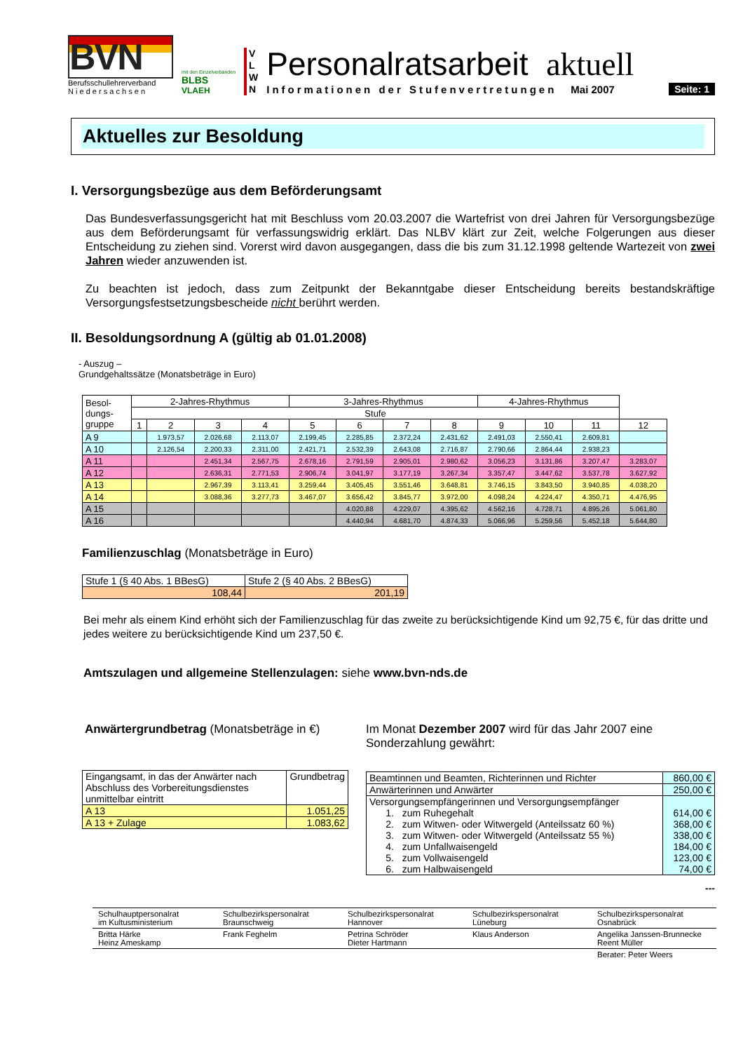BVN
Berufsschullehrerverband
N i e d e r s a c h s e n
mit den Einzelverbänden
BLBS
VLAEH
V
L
W
N
Personalratsarbeit aktuell
Informationen der Stufenvertretungen Mai 2007 Seite: 1
Aktuelles zur Besoldung
I. Versorgungsbezüge aus dem Beförderungsamt
Das Bundesverfassungsgericht hat mit Beschluss vom 20.03.2007 die Wartefrist von drei Jahren für Versorgungsbezüge aus dem Beförderungsamt für verfassungswidrig erklärt. Das NLBV klärt zur Zeit, welche Folgerungen aus dieser Entscheidung zu ziehen sind. Vorerst wird davon ausgegangen, dass die bis zum 31.12.1998 geltende Wartezeit von zwei Jahren wieder anzuwenden ist.
Zu beachten ist jedoch, dass zum Zeitpunkt der Bekanntgabe dieser Entscheidung bereits bestandskräftige Versorgungsfestsetzungsbescheide nicht berührt werden.
II. Besoldungsordnung A (gültig ab 01.01.2008)
- Auszug –
Grundgehaltssätze (Monatsbeträge in Euro)
| Besol- dungs- gruppe | 2-Jahres-Rhythmus | | | | 3-Jahres-Rhythmus | | | | 4-Jahres-Rhythmus | | | |
| --- | --- | --- | --- | --- | --- | --- | --- | --- | --- | --- | --- | --- |
| | Stufe | | | | | | | | | | | |
| | 1 | 2 | 3 | 4 | 5 | 6 | 7 | 8 | 9 | 10 | 11 | 12 |
| A 9 | | 1.973,57 | 2.026,68 | 2.113,07 | 2.199,45 | 2.285,85 | 2.372,24 | 2.431,62 | 2.491,03 | 2.550,41 | 2.609,81 | |
| A 10 | | 2.126,54 | 2.200,33 | 2.311,00 | 2.421,71 | 2.532,39 | 2.643,08 | 2.716,87 | 2.790,66 | 2.864,44 | 2.938,23 | |
| A 11 | | | 2.451,34 | 2.567,75 | 2.678,16 | 2.791,59 | 2.905,01 | 2.980,62 | 3.056,23 | 3.131,86 | 3.207,47 | 3.283,07 |
| A 12 | | | 2.636,31 | 2.771,53 | 2.906,74 | 3.041,97 | 3.177,19 | 3.267,34 | 3.357,47 | 3.447,62 | 3.537,78 | 3.627,92 |
| A 13 | | | 2.967,39 | 3.113,41 | 3.259,44 | 3.405,45 | 3.551,46 | 3.648,81 | 3.746,15 | 3.843,50 | 3.940,85 | 4.038,20 |
| A 14 | | | 3.088,36 | 3.277,73 | 3.467,07 | 3.656,42 | 3.845,77 | 3.972,00 | 4.098,24 | 4.224,47 | 4.350,71 | 4.476,95 |
| A 15 | | | | | | 4.020,88 | 4.229,07 | 4.395,62 | 4.562,16 | 4.728,71 | 4.895,26 | 5.061,80 |
| A 16 | | | | | | 4.440,94 | 4.681,70 | 4.874,33 | 5.066,96 | 5.259,56 | 5.452,18 | 5.644,80 |
Familienzuschlag (Monatsbeträge in Euro)
| Stufe 1 (§ 40 Abs. 1 BBesG) | Stufe 2 (§ 40 Abs. 2 BBesG) |
| 108,44 | 201,19 |
Bei mehr als einem Kind erhöht sich der Familienzuschlag für das zweite zu berücksichtigende Kind um 92,75 €, für das dritte und jedes weitere zu berücksichtigende Kind um 237,50 €.
Amtszulagen und allgemeine Stellenzulagen: siehe www.bvn-nds.de
Anwärtergrundbetrag (Monatsbeträge in €)
| Eingangsamt, in das der Anwärter nach Abschluss des Vorbereitungsdienstes unmittelbar eintritt | Grundbetrag |
| A 13 | 1.051,25 |
| A 13 + Zulage | 1.083,62 |
Im Monat Dezember 2007 wird für das Jahr 2007 eine Sonderzahlung gewährt:
| Beamtinnen und Beamten, Richterinnen und Richter | 860,00 € |
| Anwärterinnen und Anwärter | 250,00 € |
| Versorgungsempfängerinnen und Versorgungsempfänger 1. zum Ruhegehalt 2. zum Witwen- oder Witwergeld (Anteilssatz 60 %) 3. zum Witwen- oder Witwergeld (Anteilssatz 55 %) 4. zum Unfallwaisengeld 5. zum Vollwaisengeld 6. zum Halbwaisengeld | 614,00 € 368,00 € 338,00 € 184,00 € 123,00 € 74,00 € |
---
| Schulhauptpersonalrat im Kultusministerium | Schulbezirkspersonalrat Braunschweig | Schulbezirkspersonalrat Hannover | Schulbezirkspersonalrat Lüneburg | Schulbezirkspersonalrat Osnabrück |
| Britta Härke Heinz Ameskamp | Frank Feghelm | Petrina Schröder Dieter Hartmann | Klaus Anderson | Angelika Janssen-Brunnecke Reent Müller |
| | | | | Berater: Peter Weers |